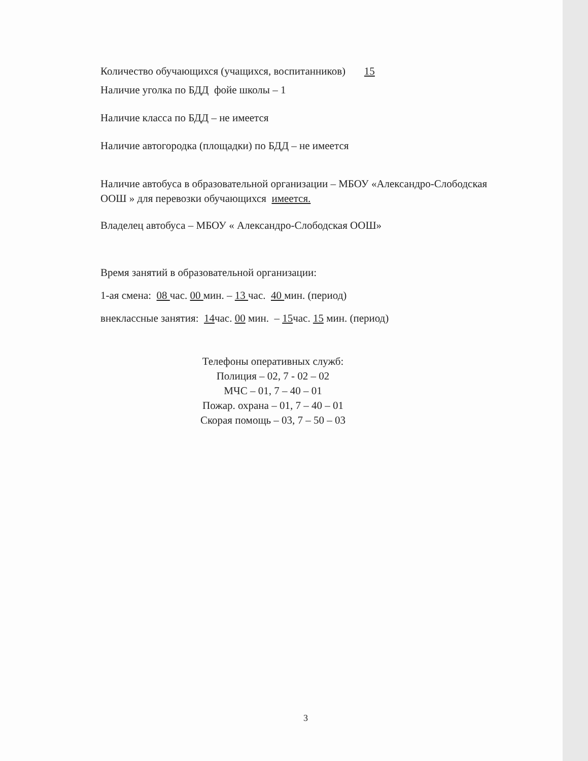Количество обучающихся (учащихся, воспитанников) 15
Наличие уголка по БДД фойе школы – 1
Наличие класса по БДД – не имеется
Наличие автогородка (площадки) по БДД – не имеется
Наличие автобуса в образовательной организации – МБОУ «Александро-Слободская ООШ » для перевозки обучающихся имеется.
Владелец автобуса – МБОУ « Александро-Слободская ООШ»
Время занятий в образовательной организации:
1-ая смена: 08 час. 00 мин. – 13 час. 40 мин. (период)
внеклассные занятия: 14час. 00 мин. – 15час. 15 мин. (период)
Телефоны оперативных служб:
Полиция – 02, 7 - 02 – 02
МЧС – 01, 7 – 40 – 01
Пожар. охрана – 01, 7 – 40 – 01
Скорая помощь – 03, 7 – 50 – 03
3